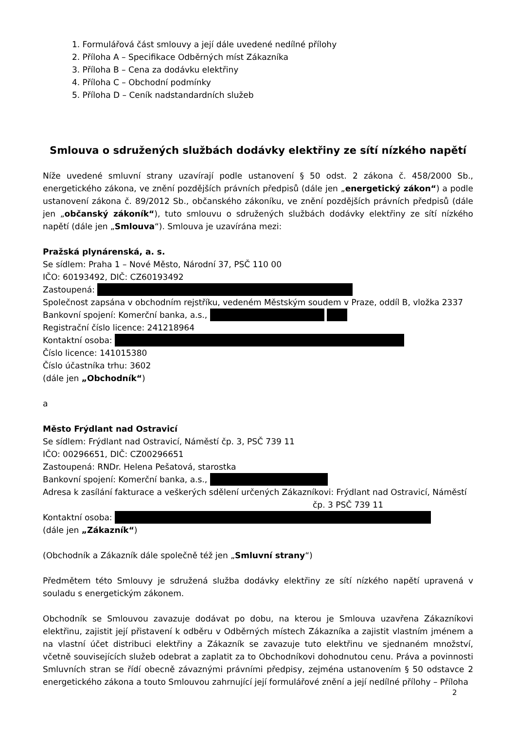1. Formulářová část smlouvy a její dále uvedené nedílné přílohy
2. Příloha A – Specifikace Odběrných míst Zákazníka
3. Příloha B – Cena za dodávku elektřiny
4. Příloha C – Obchodní podmínky
5. Příloha D – Ceník nadstandardních služeb
Smlouva o sdružených službách dodávky elektřiny ze sítí nízkého napětí
Níže uvedené smluvní strany uzavírají podle ustanovení § 50 odst. 2 zákona č. 458/2000 Sb., energetického zákona, ve znění pozdějších právních předpisů (dále jen „energetický zákon“) a podle ustanovení zákona č. 89/2012 Sb., občanského zákoníku, ve znění pozdějších právních předpisů (dále jen „občanský zákoník“), tuto smlouvu o sdružených službách dodávky elektřiny ze sítí nízkého napětí (dále jen „Smlouva“). Smlouva je uzavírána mezi:
Pražská plynárenská, a. s.
Se sídlem: Praha 1 – Nové Město, Národní 37, PSČ 110 00
IČO: 60193492, DIČ: CZ60193492
Zastoupená:
Společnost zapsána v obchodním rejstříku, vedeném Městským soudem v Praze, oddíl B, vložka 2337
Bankovní spojení: Komerční banka, a.s.,
Registrační číslo licence: 241218964
Kontaktní osoba:
Číslo licence: 141015380
Číslo účastníka trhu: 3602
(dále jen „Obchodník“)
a
Město Frýdlant nad Ostravicí
Se sídlem: Frýdlant nad Ostravicí, Náměstí čp. 3, PSČ 739 11
IČO: 00296651, DIČ: CZ00296651
Zastoupená: RNDr. Helena Pešatová, starostka
Bankovní spojení: Komerční banka, a.s.,
Adresa k zasílání fakturace a veškerých sdělení určených Zákazníkovi: Frýdlant nad Ostravicí, Náměstí
čp. 3 PSČ 739 11
Kontaktní osoba:
(dále jen „Zákazník“)
(Obchodník a Zákazník dále společně též jen „Smluvní strany“)
Předmětem této Smlouvy je sdružená služba dodávky elektřiny ze sítí nízkého napětí upravená v souladu s energetickým zákonem.
Obchodník se Smlouvou zavazuje dodávat po dobu, na kterou je Smlouva uzavřena Zákazníkovi elektřinu, zajistit její přistavení k odběru v Odběrných místech Zákazníka a zajistit vlastním jménem a na vlastní účet distribuci elektřiny a Zákazník se zavazuje tuto elektřinu ve sjednaném množství, včetně souvisejících služeb odebrat a zaplatit za to Obchodníkovi dohodnutou cenu. Práva a povinnosti Smluvních stran se řídí obecně závaznými právními předpisy, zejména ustanovením § 50 odstavce 2 energetického zákona a touto Smlouvou zahrnující její formulářové znění a její nedílné přílohy – Příloha
2